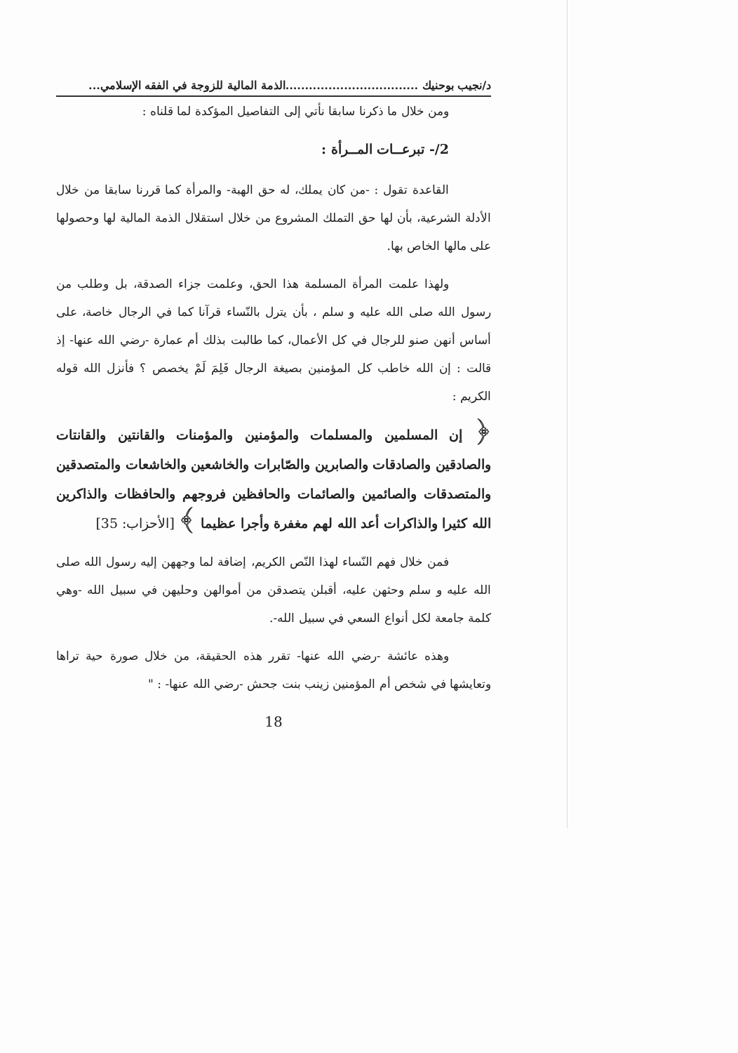د/نجيب بوحنيك ..................................الذمة المالية للزوجة في الفقه الإسلامي...
ومن خلال ما ذكرنا سابقا نأتي إلى التفاصيل المؤكدة لما قلناه :
2/- تبرعــات المــرأة :
القاعدة تقول : -من كان يملك، له حق الهبة- والمرأة كما قررنا سابقا من خلال الأدلة الشرعية، بأن لها حق التملك المشروع من خلال استقلال الذمة المالية لها وحصولها على مالها الخاص بها.
ولهذا علمت المرأة المسلمة هذا الحق، وعلمت جزاء الصدقة، بل وطلب من رسول الله صلى الله عليه و سلم ، بأن يترل بالنّساء قرآنا كما في الرجال خاصة، على أساس أنهن صنو للرجال في كل الأعمال، كما طالبت بذلك أم عمارة -رضي الله عنها- إذ قالت : إن الله خاطب كل المؤمنين بصيغة الرجال فَلِمَ لَمْ يخصص ؟ فأنزل الله قوله الكريم :
﴿ إن المسلمين والمسلمات والمؤمنين والمؤمنات والقانتين والقانتات والصادقين والصادقات والصابرين والصّابرات والخاشعين والخاشعات والمتصدقين والمتصدقات والصائمين والصائمات والحافظين فروجهم والحافظات والذاكرين الله كثيرا والذاكرات أعد الله لهم مغفرة وأجرا عظيما ﴾ [الأحزاب: 35]
فمن خلال فهم النّساء لهذا النّص الكريم، إضافة لما وجههن إليه رسول الله صلى الله عليه و سلم وحثهن عليه، أقبلن يتصدقن من أموالهن وحليهن في سبيل الله -وهي كلمة جامعة لكل أنواع السعي في سبيل الله-.
وهذه عائشة -رضي الله عنها- تقرر هذه الحقيقة، من خلال صورة حية تراها وتعايشها في شخص أم المؤمنين زينب بنت جحش -رضي الله عنها- : "
18